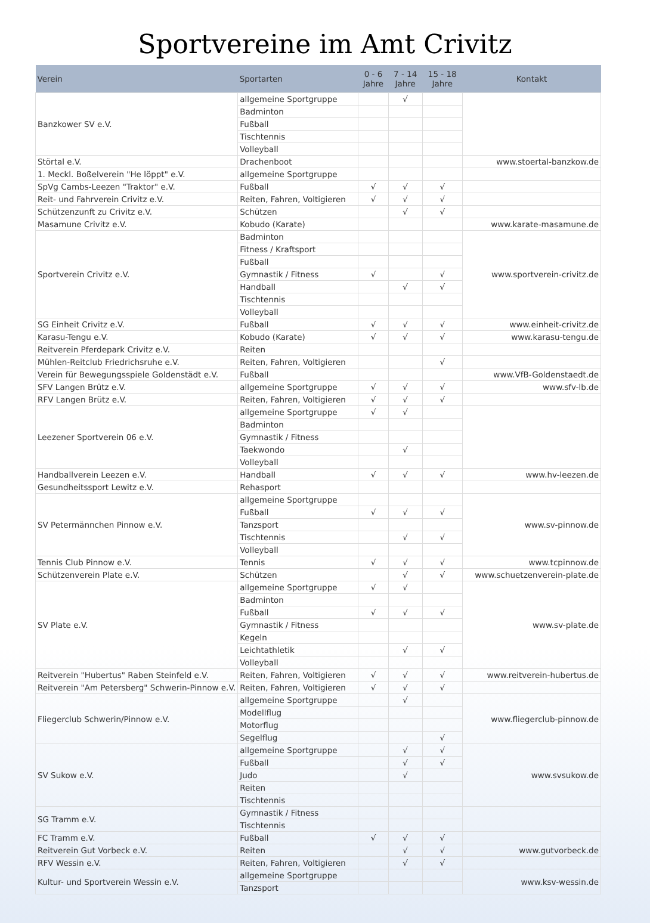Sportvereine im Amt Crivitz
| Verein | Sportarten | 0 - 6 Jahre | 7 - 14 Jahre | 15 - 18 Jahre | Kontakt |
| --- | --- | --- | --- | --- | --- |
| Banzkower SV e.V. | allgemeine Sportgruppe | | √ | | |
| | Badminton | | | | |
| | Fußball | | | | |
| | Tischtennis | | | | |
| | Volleyball | | | | |
| Störtal e.V. | Drachenboot | | | | www.stoertal-banzkow.de |
| 1. Meckl. Boßelverein "He löppt" e.V. | allgemeine Sportgruppe | | | | |
| SpVg Cambs-Leezen "Traktor" e.V. | Fußball | √ | √ | √ | |
| Reit- und Fahrverein Crivitz e.V. | Reiten, Fahren, Voltigieren | √ | √ | √ | |
| Schützenzunft zu Crivitz e.V. | Schützen | | √ | √ | |
| Masamune Crivitz e.V. | Kobudo (Karate) | | | | www.karate-masamune.de |
| Sportverein Crivitz e.V. | Badminton | | | | www.sportverein-crivitz.de |
| | Fitness / Kraftsport | | | | |
| | Fußball | | | | |
| | Gymnastik / Fitness | √ | | √ | |
| | Handball | | √ | √ | |
| | Tischtennis | | | | |
| | Volleyball | | | | |
| SG Einheit Crivitz e.V. | Fußball | √ | √ | √ | www.einheit-crivitz.de |
| Karasu-Tengu e.V. | Kobudo (Karate) | √ | √ | √ | www.karasu-tengu.de |
| Reitverein Pferdepark Crivitz e.V. | Reiten | | | | |
| Mühlen-Reitclub Friedrichsruhe e.V. | Reiten, Fahren, Voltigieren | | | √ | |
| Verein für Bewegungsspiele Goldenstädt e.V. | Fußball | | | | www.VfB-Goldenstaedt.de |
| SFV Langen Brütz e.V. | allgemeine Sportgruppe | √ | √ | √ | www.sfv-lb.de |
| RFV Langen Brütz e.V. | Reiten, Fahren, Voltigieren | √ | √ | √ | |
| Leezener Sportverein 06 e.V. | allgemeine Sportgruppe | √ | √ | | |
| | Badminton | | | | |
| | Gymnastik / Fitness | | | | |
| | Taekwondo | | √ | | |
| | Volleyball | | | | |
| Handballverein Leezen e.V. | Handball | √ | √ | √ | www.hv-leezen.de |
| Gesundheitssport Lewitz e.V. | Rehasport | | | | |
| SV Petermännchen Pinnow e.V. | allgemeine Sportgruppe | | | | www.sv-pinnow.de |
| | Fußball | √ | √ | √ | |
| | Tanzsport | | | | |
| | Tischtennis | | √ | √ | |
| | Volleyball | | | | |
| Tennis Club Pinnow e.V. | Tennis | √ | √ | √ | www.tcpinnow.de |
| Schützenverein Plate e.V. | Schützen | | √ | √ | www.schuetzenverein-plate.de |
| SV Plate e.V. | allgemeine Sportgruppe | √ | √ | | www.sv-plate.de |
| | Badminton | | | | |
| | Fußball | √ | √ | √ | |
| | Gymnastik / Fitness | | | | |
| | Kegeln | | | | |
| | Leichtathletik | | √ | √ | |
| | Volleyball | | | | |
| Reitverein "Hubertus" Raben Steinfeld e.V. | Reiten, Fahren, Voltigieren | √ | √ | √ | www.reitverein-hubertus.de |
| Reitverein "Am Petersberg" Schwerin-Pinnow e.V. | Reiten, Fahren, Voltigieren | √ | √ | √ | |
| Fliegerclub Schwerin/Pinnow e.V. | allgemeine Sportgruppe | | √ | | www.fliegerclub-pinnow.de |
| | Modellflug | | | | |
| | Motorflug | | | | |
| | Segelflug | | | √ | |
| SV Sukow e.V. | allgemeine Sportgruppe | | √ | √ | www.svsukow.de |
| | Fußball | | √ | √ | |
| | Judo | | √ | | |
| | Reiten | | | | |
| | Tischtennis | | | | |
| SG Tramm e.V. | Gymnastik / Fitness | | | | |
| | Tischtennis | | | | |
| FC Tramm e.V. | Fußball | √ | √ | √ | |
| Reitverein Gut Vorbeck e.V. | Reiten | | √ | √ | www.gutvorbeck.de |
| RFV Wessin e.V. | Reiten, Fahren, Voltigieren | | √ | √ | |
| Kultur- und Sportverein Wessin e.V. | allgemeine Sportgruppe | | | | www.ksv-wessin.de |
| | Tanzsport | | | | |